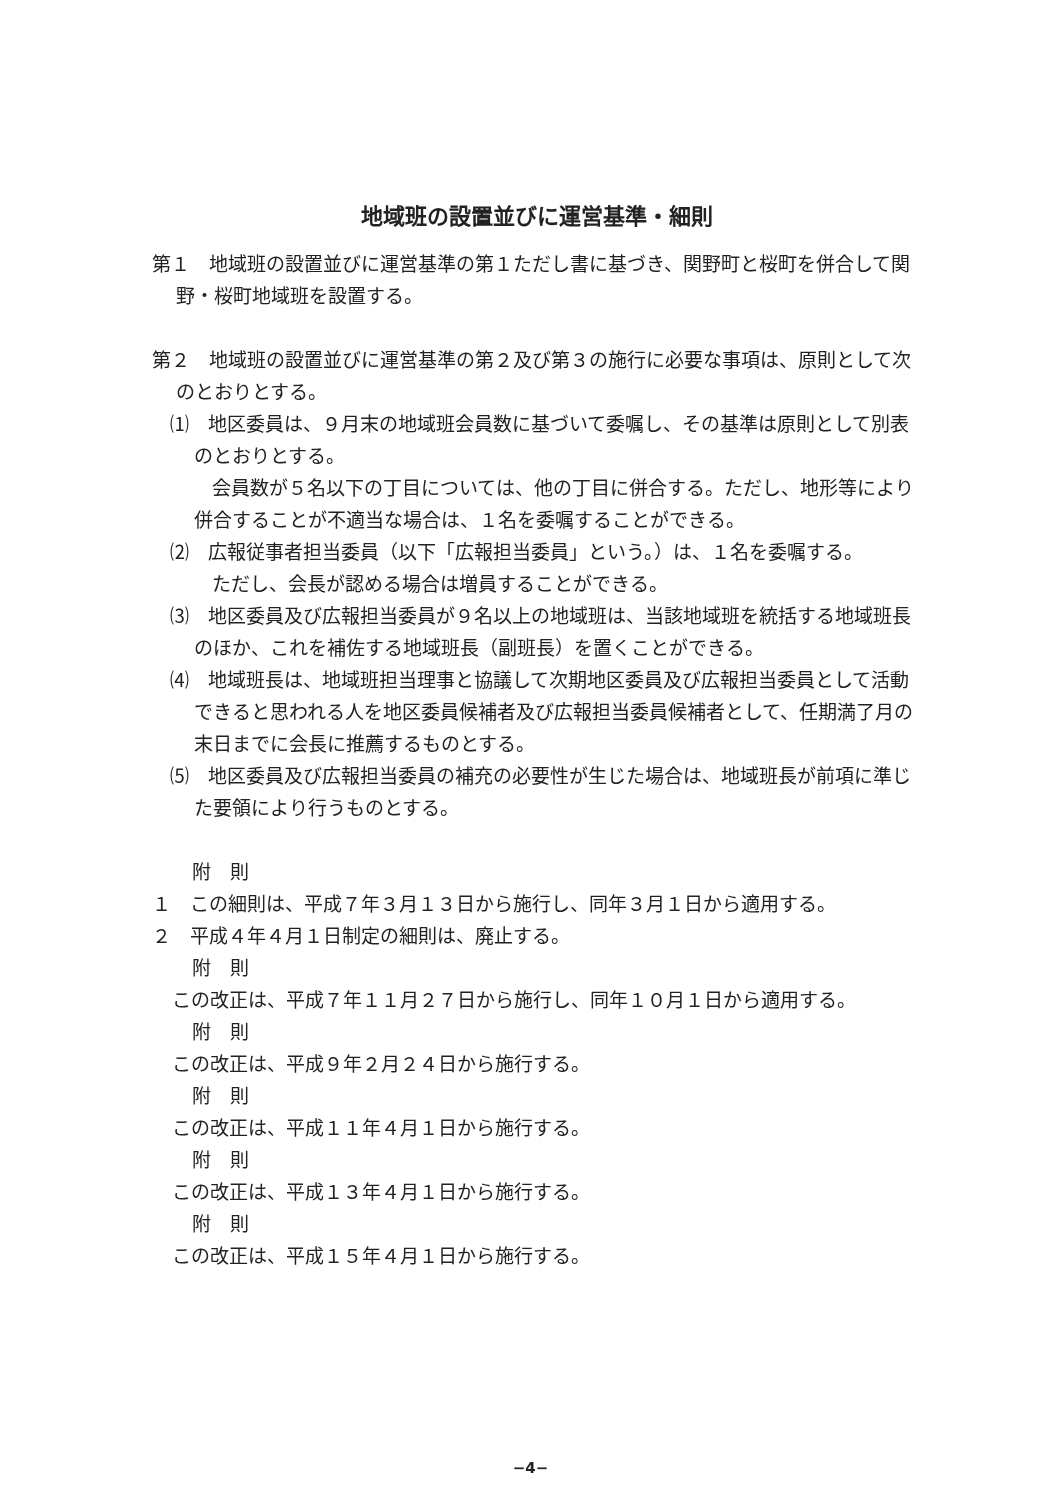地域班の設置並びに運営基準・細則
第１　地域班の設置並びに運営基準の第１ただし書に基づき、関野町と桜町を併合して関野・桜町地域班を設置する。
第２　地域班の設置並びに運営基準の第２及び第３の施行に必要な事項は、原則として次のとおりとする。
⑴　地区委員は、９月末の地域班会員数に基づいて委嘱し、その基準は原則として別表のとおりとする。
会員数が５名以下の丁目については、他の丁目に併合する。ただし、地形等により併合することが不適当な場合は、１名を委嘱することができる。
⑵　広報従事者担当委員（以下「広報担当委員」という。）は、１名を委嘱する。
ただし、会長が認める場合は増員することができる。
⑶　地区委員及び広報担当委員が９名以上の地域班は、当該地域班を統括する地域班長のほか、これを補佐する地域班長（副班長）を置くことができる。
⑷　地域班長は、地域班担当理事と協議して次期地区委員及び広報担当委員として活動できると思われる人を地区委員候補者及び広報担当委員候補者として、任期満了月の末日までに会長に推薦するものとする。
⑸　地区委員及び広報担当委員の補充の必要性が生じた場合は、地域班長が前項に準じた要領により行うものとする。
附　則
１　この細則は、平成７年３月１３日から施行し、同年３月１日から適用する。
２　平成４年４月１日制定の細則は、廃止する。
附　則
この改正は、平成７年１１月２７日から施行し、同年１０月１日から適用する。
附　則
この改正は、平成９年２月２４日から施行する。
附　則
この改正は、平成１１年４月１日から施行する。
附　則
この改正は、平成１３年４月１日から施行する。
附　則
この改正は、平成１５年４月１日から施行する。
−4−